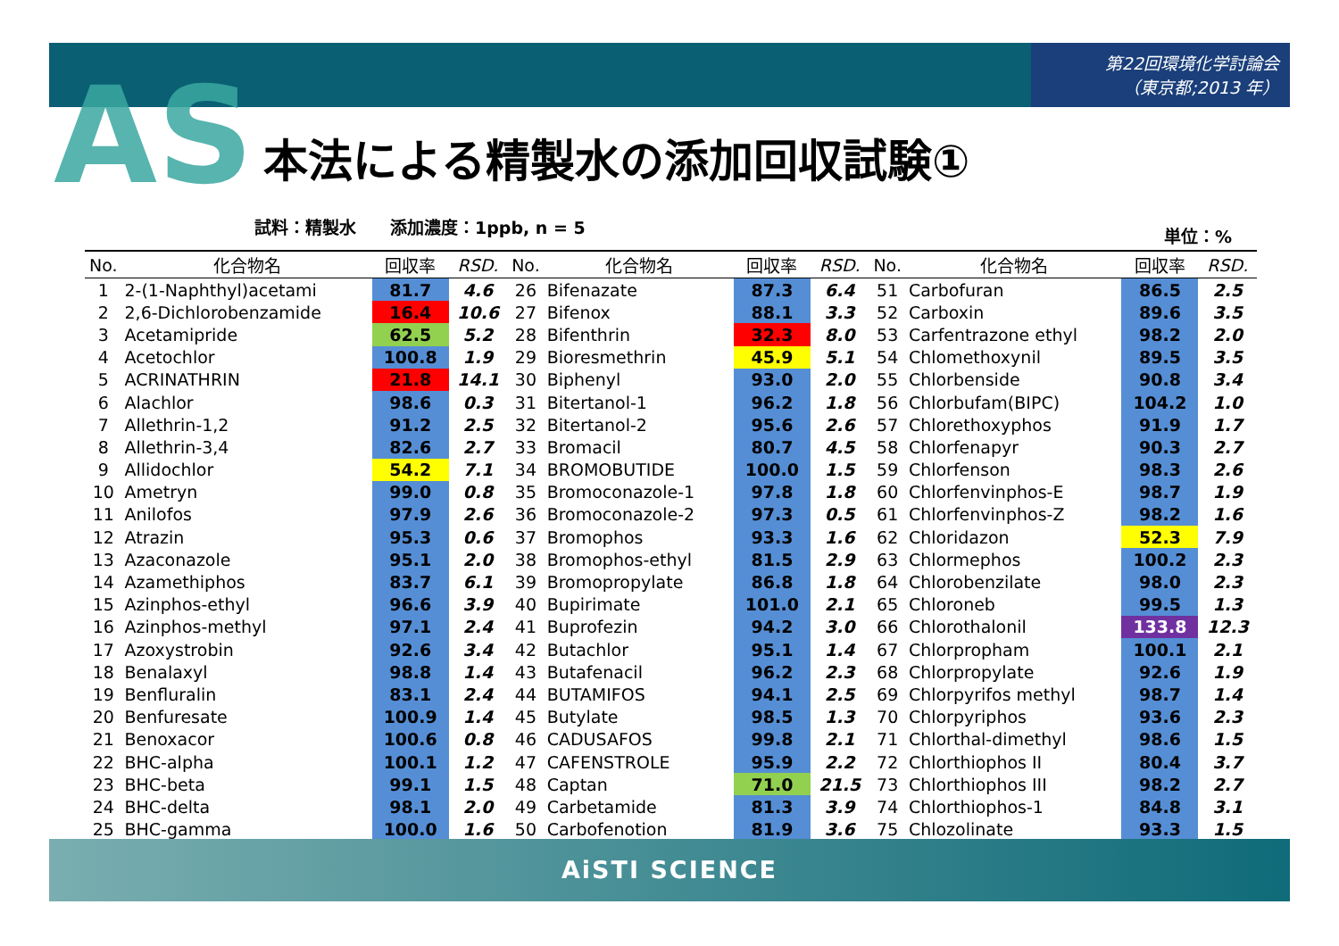第22回環境化学討論会
（東京都;2013 年）
AS 本法による精製水の添加回収試験①
試料：精製水　　添加濃度：1ppb, n = 5 単位：%
| No. | 化合物名 | 回収率 | RSD. | No. | 化合物名 | 回収率 | RSD. | No. | 化合物名 | 回収率 | RSD. |
| --- | --- | --- | --- | --- | --- | --- | --- | --- | --- | --- | --- |
| 1 | 2-(1-Naphthyl)acetami | 81.7 | 4.6 | 26 | Bifenazate | 87.3 | 6.4 | 51 | Carbofuran | 86.5 | 2.5 |
| 2 | 2,6-Dichlorobenzamide | 16.4 | 10.6 | 27 | Bifenox | 88.1 | 3.3 | 52 | Carboxin | 89.6 | 3.5 |
| 3 | Acetamipride | 62.5 | 5.2 | 28 | Bifenthrin | 32.3 | 8.0 | 53 | Carfentrazone ethyl | 98.2 | 2.0 |
| 4 | Acetochlor | 100.8 | 1.9 | 29 | Bioresmethrin | 45.9 | 5.1 | 54 | Chlomethoxynil | 89.5 | 3.5 |
| 5 | ACRINATHRIN | 21.8 | 14.1 | 30 | Biphenyl | 93.0 | 2.0 | 55 | Chlorbenside | 90.8 | 3.4 |
| 6 | Alachlor | 98.6 | 0.3 | 31 | Bitertanol-1 | 96.2 | 1.8 | 56 | Chlorbufam(BIPC) | 104.2 | 1.0 |
| 7 | Allethrin-1,2 | 91.2 | 2.5 | 32 | Bitertanol-2 | 95.6 | 2.6 | 57 | Chlorethoxyphos | 91.9 | 1.7 |
| 8 | Allethrin-3,4 | 82.6 | 2.7 | 33 | Bromacil | 80.7 | 4.5 | 58 | Chlorfenapyr | 90.3 | 2.7 |
| 9 | Allidochlor | 54.2 | 7.1 | 34 | BROMOBUTIDE | 100.0 | 1.5 | 59 | Chlorfenson | 98.3 | 2.6 |
| 10 | Ametryn | 99.0 | 0.8 | 35 | Bromoconazole-1 | 97.8 | 1.8 | 60 | Chlorfenvinphos-E | 98.7 | 1.9 |
| 11 | Anilofos | 97.9 | 2.6 | 36 | Bromoconazole-2 | 97.3 | 0.5 | 61 | Chlorfenvinphos-Z | 98.2 | 1.6 |
| 12 | Atrazin | 95.3 | 0.6 | 37 | Bromophos | 93.3 | 1.6 | 62 | Chloridazon | 52.3 | 7.9 |
| 13 | Azaconazole | 95.1 | 2.0 | 38 | Bromophos-ethyl | 81.5 | 2.9 | 63 | Chlormephos | 100.2 | 2.3 |
| 14 | Azamethiphos | 83.7 | 6.1 | 39 | Bromopropylate | 86.8 | 1.8 | 64 | Chlorobenzilate | 98.0 | 2.3 |
| 15 | Azinphos-ethyl | 96.6 | 3.9 | 40 | Bupirimate | 101.0 | 2.1 | 65 | Chloroneb | 99.5 | 1.3 |
| 16 | Azinphos-methyl | 97.1 | 2.4 | 41 | Buprofezin | 94.2 | 3.0 | 66 | Chlorothalonil | 133.8 | 12.3 |
| 17 | Azoxystrobin | 92.6 | 3.4 | 42 | Butachlor | 95.1 | 1.4 | 67 | Chlorpropham | 100.1 | 2.1 |
| 18 | Benalaxyl | 98.8 | 1.4 | 43 | Butafenacil | 96.2 | 2.3 | 68 | Chlorpropylate | 92.6 | 1.9 |
| 19 | Benfluralin | 83.1 | 2.4 | 44 | BUTAMIFOS | 94.1 | 2.5 | 69 | Chlorpyrifos methyl | 98.7 | 1.4 |
| 20 | Benfuresate | 100.9 | 1.4 | 45 | Butylate | 98.5 | 1.3 | 70 | Chlorpyriphos | 93.6 | 2.3 |
| 21 | Benoxacor | 100.6 | 0.8 | 46 | CADUSAFOS | 99.8 | 2.1 | 71 | Chlorthal-dimethyl | 98.6 | 1.5 |
| 22 | BHC-alpha | 100.1 | 1.2 | 47 | CAFENSTROLE | 95.9 | 2.2 | 72 | Chlorthiophos II | 80.4 | 3.7 |
| 23 | BHC-beta | 99.1 | 1.5 | 48 | Captan | 71.0 | 21.5 | 73 | Chlorthiophos III | 98.2 | 2.7 |
| 24 | BHC-delta | 98.1 | 2.0 | 49 | Carbetamide | 81.3 | 3.9 | 74 | Chlorthiophos-1 | 84.8 | 3.1 |
| 25 | BHC-gamma | 100.0 | 1.6 | 50 | Carbofenotion | 81.9 | 3.6 | 75 | Chlozolinate | 93.3 | 1.5 |
AiSTI SCIENCE